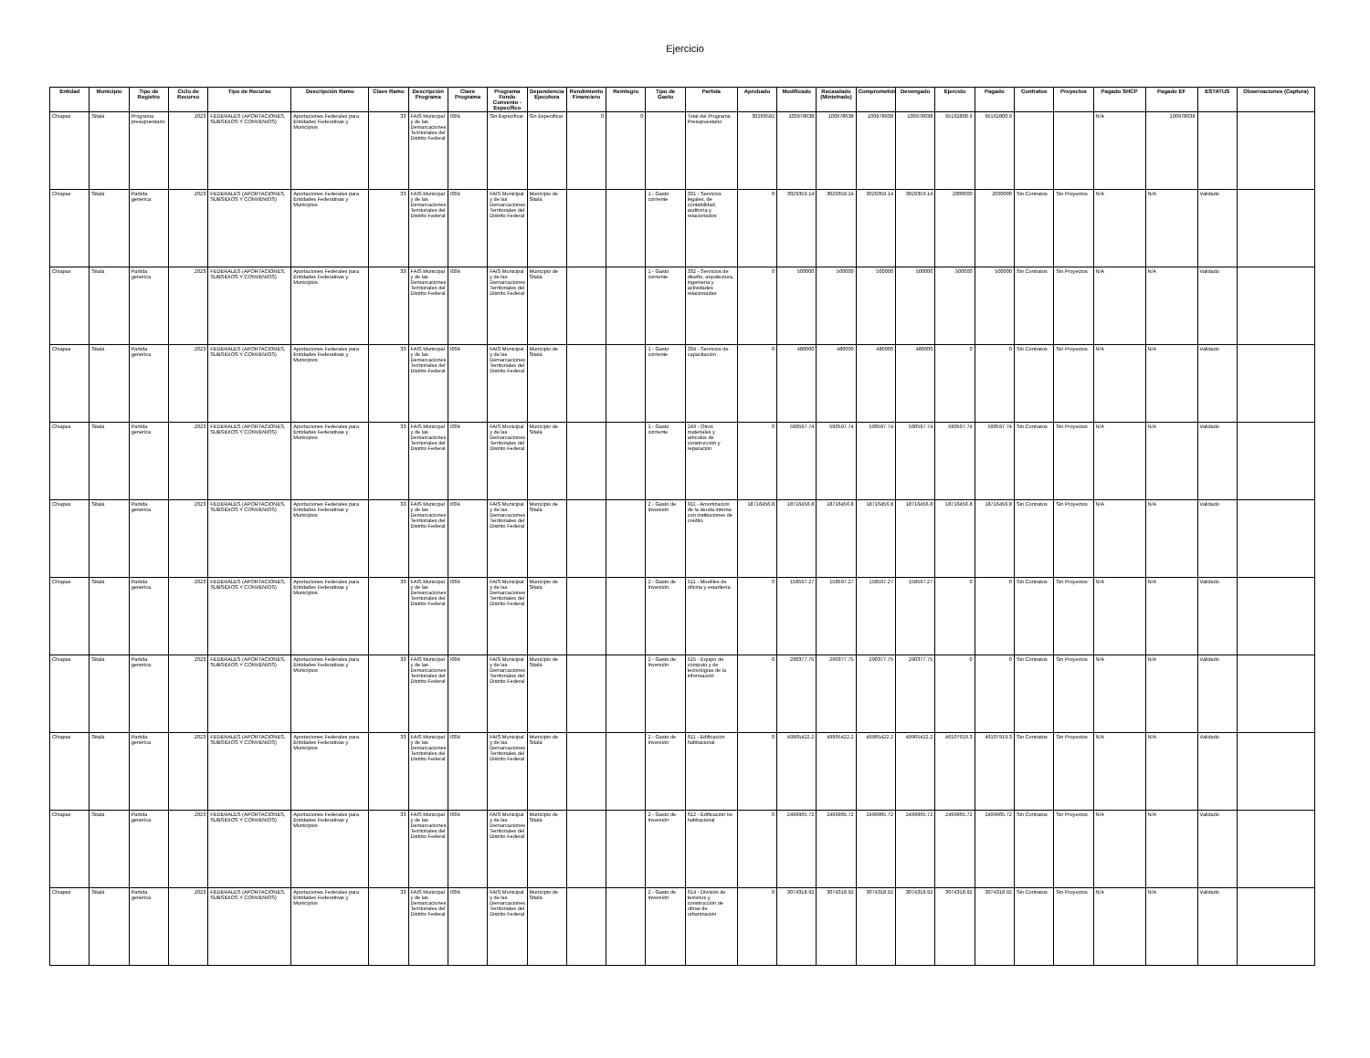Ejercicio
| Entidad | Municipio | Tipo de Registro | Ciclo de Recurso | Tipo de Recurso | Descripción Ramo | Clave Ramo | Descripción Programa | Clave Programa | Programa Fondo Convenio - Específico | Dependencia Ejecutora | Rendimiento Financiero | Reintegro | Tipo de Gasto | Partida | Aprobado | Modificado | Recaudado (Ministrado) | Comprometido | Devengado | Ejercido | Pagado | Contratos | Proyectos | Pagado SHCP | Pagado EF | ESTATUS | Observaciones (Captura) |
| --- | --- | --- | --- | --- | --- | --- | --- | --- | --- | --- | --- | --- | --- | --- | --- | --- | --- | --- | --- | --- | --- | --- | --- | --- | --- | --- | --- |
| Chiapas | Sitalá | Programa presupuestario | 2023 | FEDERALES (APORTACIONES, SUBSIDIOS Y CONVENIOS) | Aportaciones Federales para Entidades Federativas y Municipios | 33 | FAIS Municipal y de las Demarcaciones Territoriales del Distrito Federal | I004 | Sin Especificar | Sin Especificar | 0 | 0 | | Total del Programa Presupuestario | 30293592 | 100978638 | 100978638 | 100978638 | 100978638 | 95162800.9 | 95162800.9 | | | N/A | 100978638 | | |
| Chiapas | Sitalá | Partida genérica | 2023 | FEDERALES (APORTACIONES, SUBSIDIOS Y CONVENIOS) | Aportaciones Federales para Entidades Federativas y Municipios | 33 | FAIS Municipal y de las Demarcaciones Territoriales del Distrito Federal | I004 | FAIS Municipal y de las Demarcaciones Territoriales del Distrito Federal | Municipio de Sitalá | | | 1 - Gasto corriente | 331 - Servicios legales, de contabilidad, auditoría y relacionados | 0 | 3029359.14 | 3029359.14 | 3029359.14 | 3029359.14 | 2000000 | 2000000 | Sin Contratos | Sin Proyectos | N/A | N/A | Validado | |
| Chiapas | Sitalá | Partida genérica | 2023 | FEDERALES (APORTACIONES, SUBSIDIOS Y CONVENIOS) | Aportaciones Federales para Entidades Federativas y Municipios | 33 | FAIS Municipal y de las Demarcaciones Territoriales del Distrito Federal | I004 | FAIS Municipal y de las Demarcaciones Territoriales del Distrito Federal | Municipio de Sitalá | | | 1 - Gasto corriente | 332 - Servicios de diseño, arquitectura, ingeniería y actividades relacionadas | 0 | 500000 | 500000 | 500000 | 500000 | 500000 | 500000 | Sin Contratos | Sin Proyectos | N/A | N/A | Validado | |
| Chiapas | Sitalá | Partida genérica | 2023 | FEDERALES (APORTACIONES, SUBSIDIOS Y CONVENIOS) | Aportaciones Federales para Entidades Federativas y Municipios | 33 | FAIS Municipal y de las Demarcaciones Territoriales del Distrito Federal | I004 | FAIS Municipal y de las Demarcaciones Territoriales del Distrito Federal | Municipio de Sitalá | | | 1 - Gasto corriente | 334 - Servicios de capacitación | 0 | 480000 | 480000 | 480000 | 480000 | 0 | 0 | Sin Contratos | Sin Proyectos | N/A | N/A | Validado | |
| Chiapas | Sitalá | Partida genérica | 2023 | FEDERALES (APORTACIONES, SUBSIDIOS Y CONVENIOS) | Aportaciones Federales para Entidades Federativas y Municipios | 33 | FAIS Municipal y de las Demarcaciones Territoriales del Distrito Federal | I004 | FAIS Municipal y de las Demarcaciones Territoriales del Distrito Federal | Municipio de Sitalá | | | 1 - Gasto corriente | 249 - Otros materiales y artículos de construcción y reparación | 0 | 590597.74 | 590597.74 | 590597.74 | 590597.74 | 590597.74 | 590597.74 | Sin Contratos | Sin Proyectos | N/A | N/A | Validado | |
| Chiapas | Sitalá | Partida genérica | 2023 | FEDERALES (APORTACIONES, SUBSIDIOS Y CONVENIOS) | Aportaciones Federales para Entidades Federativas y Municipios | 33 | FAIS Municipal y de las Demarcaciones Territoriales del Distrito Federal | I004 | FAIS Municipal y de las Demarcaciones Territoriales del Distrito Federal | Municipio de Sitalá | | | 2 - Gasto de Inversión | 911 - Amortización de la deuda interna con instituciones de crédito | 18716456.8 | 18716456.8 | 18716456.8 | 18716456.8 | 18716456.8 | 18716456.8 | 18716456.8 | Sin Contratos | Sin Proyectos | N/A | N/A | Validado | |
| Chiapas | Sitalá | Partida genérica | 2023 | FEDERALES (APORTACIONES, SUBSIDIOS Y CONVENIOS) | Aportaciones Federales para Entidades Federativas y Municipios | 33 | FAIS Municipal y de las Demarcaciones Territoriales del Distrito Federal | I004 | FAIS Municipal y de las Demarcaciones Territoriales del Distrito Federal | Municipio de Sitalá | | | 2 - Gasto de Inversión | 511 - Muebles de oficina y estantería | 0 | 158597.27 | 158597.27 | 158597.27 | 158597.27 | 0 | 0 | Sin Contratos | Sin Proyectos | N/A | N/A | Validado | |
| Chiapas | Sitalá | Partida genérica | 2023 | FEDERALES (APORTACIONES, SUBSIDIOS Y CONVENIOS) | Aportaciones Federales para Entidades Federativas y Municipios | 33 | FAIS Municipal y de las Demarcaciones Territoriales del Distrito Federal | I004 | FAIS Municipal y de las Demarcaciones Territoriales del Distrito Federal | Municipio de Sitalá | | | 2 - Gasto de Inversión | 515 - Equipo de cómputo y de tecnologías de la información | 0 | 290377.75 | 290377.75 | 290377.75 | 290377.75 | 0 | 0 | Sin Contratos | Sin Proyectos | N/A | N/A | Validado | |
| Chiapas | Sitalá | Partida genérica | 2023 | FEDERALES (APORTACIONES, SUBSIDIOS Y CONVENIOS) | Aportaciones Federales para Entidades Federativas y Municipios | 33 | FAIS Municipal y de las Demarcaciones Territoriales del Distrito Federal | I004 | FAIS Municipal y de las Demarcaciones Territoriales del Distrito Federal | Municipio de Sitalá | | | 2 - Gasto de Inversión | 611 - Edificación habitacional | 0 | 49965422.2 | 49965422.2 | 49965422.2 | 49965422.2 | 46107919.3 | 46107919.3 | Sin Contratos | Sin Proyectos | N/A | N/A | Validado | |
| Chiapas | Sitalá | Partida genérica | 2023 | FEDERALES (APORTACIONES, SUBSIDIOS Y CONVENIOS) | Aportaciones Federales para Entidades Federativas y Municipios | 33 | FAIS Municipal y de las Demarcaciones Territoriales del Distrito Federal | I004 | FAIS Municipal y de las Demarcaciones Territoriales del Distrito Federal | Municipio de Sitalá | | | 2 - Gasto de Inversión | 612 - Edificación no habitacional | 0 | 2499965.72 | 2499965.72 | 2499965.72 | 2499965.72 | 2499965.72 | 2499965.72 | Sin Contratos | Sin Proyectos | N/A | N/A | Validado | |
| Chiapas | Sitalá | Partida genérica | 2023 | FEDERALES (APORTACIONES, SUBSIDIOS Y CONVENIOS) | Aportaciones Federales para Entidades Federativas y Municipios | 33 | FAIS Municipal y de las Demarcaciones Territoriales del Distrito Federal | I004 | FAIS Municipal y de las Demarcaciones Territoriales del Distrito Federal | Municipio de Sitalá | | | 2 - Gasto de Inversión | 614 - División de terrenos y construcción de obras de urbanización | 0 | 3074318.92 | 3074318.92 | 3074318.92 | 3074318.92 | 3074318.92 | 3074318.92 | Sin Contratos | Sin Proyectos | N/A | N/A | Validado | |